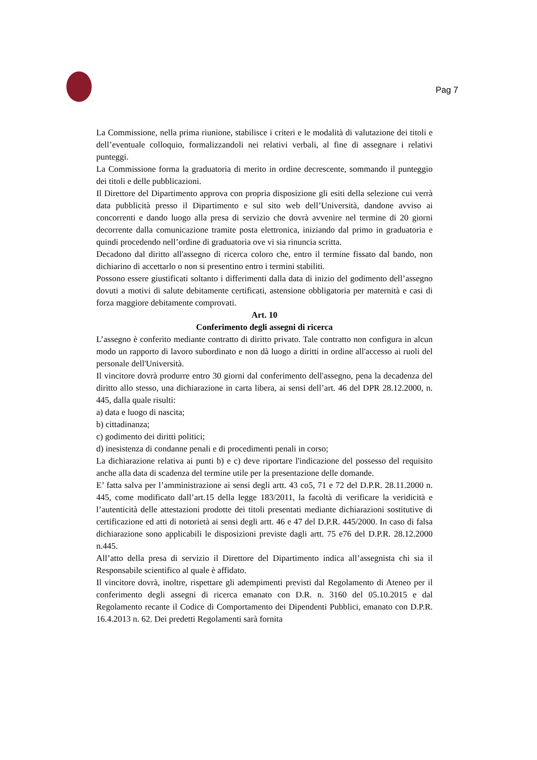Pag 7
La Commissione, nella prima riunione, stabilisce i criteri e le modalità di valutazione dei titoli e dell’eventuale colloquio, formalizzandoli nei relativi verbali, al fine di assegnare i relativi punteggi.
La Commissione forma la graduatoria di merito in ordine decrescente, sommando il punteggio dei titoli e delle pubblicazioni.
Il Direttore del Dipartimento approva con propria disposizione gli esiti della selezione cui verrà data pubblicità presso il Dipartimento e sul sito web dell’Università, dandone avviso ai concorrenti e dando luogo alla presa di servizio che dovrà avvenire nel termine di 20 giorni decorrente dalla comunicazione tramite posta elettronica, iniziando dal primo in graduatoria e quindi procedendo nell’ordine di graduatoria ove vi sia rinuncia scritta.
Decadono dal diritto all'assegno di ricerca coloro che, entro il termine fissato dal bando, non dichiarino di accettarlo o non si presentino entro i termini stabiliti.
Possono essere giustificati soltanto i differimenti dalla data di inizio del godimento dell’assegno dovuti a motivi di salute debitamente certificati, astensione obbligatoria per maternità e casi di forza maggiore debitamente comprovati.
Art. 10
Conferimento degli assegni di ricerca
L’assegno è conferito mediante contratto di diritto privato. Tale contratto non configura in alcun modo un rapporto di lavoro subordinato e non dà luogo a diritti in ordine all'accesso ai ruoli del personale dell'Università.
Il vincitore dovrà produrre entro 30 giorni dal conferimento dell'assegno, pena la decadenza del diritto allo stesso, una dichiarazione in carta libera, ai sensi dell’art. 46 del DPR 28.12.2000, n. 445, dalla quale risulti:
a) data e luogo di nascita;
b) cittadinanza;
c) godimento dei diritti politici;
d) inesistenza di condanne penali e di procedimenti penali in corso;
La dichiarazione relativa ai punti b) e c) deve riportare l'indicazione del possesso del requisito anche alla data di scadenza del termine utile per la presentazione delle domande.
E’ fatta salva per l’amministrazione ai sensi degli artt. 43 co5, 71 e 72 del D.P.R. 28.11.2000 n. 445, come modificato dall’art.15 della legge 183/2011, la facoltà di verificare la veridicità e l’autenticità delle attestazioni prodotte dei titoli presentati mediante dichiarazioni sostitutive di certificazione ed atti di notorietà ai sensi degli artt. 46 e 47 del D.P.R. 445/2000. In caso di falsa dichiarazione sono applicabili le disposizioni previste dagli artt. 75 e76 del D.P.R. 28.12.2000 n.445.
All’atto della presa di servizio il Direttore del Dipartimento indica all’assegnista chi sia il Responsabile scientifico al quale è affidato.
Il vincitore dovrà, inoltre, rispettare gli adempimenti previsti dal Regolamento di Ateneo per il conferimento degli assegni di ricerca emanato con D.R. n. 3160 del 05.10.2015 e dal Regolamento recante il Codice di Comportamento dei Dipendenti Pubblici, emanato con D.P.R. 16.4.2013 n. 62. Dei predetti Regolamenti sarà fornita